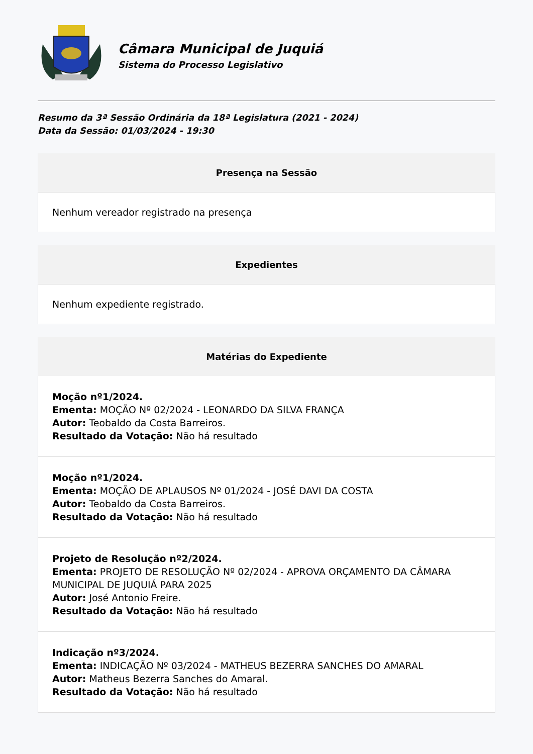Câmara Municipal de Juquiá
Sistema do Processo Legislativo
Resumo da 3ª Sessão Ordinária da 18ª Legislatura (2021 - 2024)
Data da Sessão: 01/03/2024 - 19:30
Presença na Sessão
Nenhum vereador registrado na presença
Expedientes
Nenhum expediente registrado.
Matérias do Expediente
Moção nº1/2024.
Ementa: MOÇÃO Nº 02/2024 - LEONARDO DA SILVA FRANÇA
Autor: Teobaldo da Costa Barreiros.
Resultado da Votação: Não há resultado
Moção nº1/2024.
Ementa: MOÇÃO DE APLAUSOS Nº 01/2024 - JOSÉ DAVI DA COSTA
Autor: Teobaldo da Costa Barreiros.
Resultado da Votação: Não há resultado
Projeto de Resolução nº2/2024.
Ementa: PROJETO DE RESOLUÇÃO Nº 02/2024 - APROVA ORÇAMENTO DA CÂMARA MUNICIPAL DE JUQUIÁ PARA 2025
Autor: José Antonio Freire.
Resultado da Votação: Não há resultado
Indicação nº3/2024.
Ementa: INDICAÇÃO Nº 03/2024 - MATHEUS BEZERRA SANCHES DO AMARAL
Autor: Matheus Bezerra Sanches do Amaral.
Resultado da Votação: Não há resultado